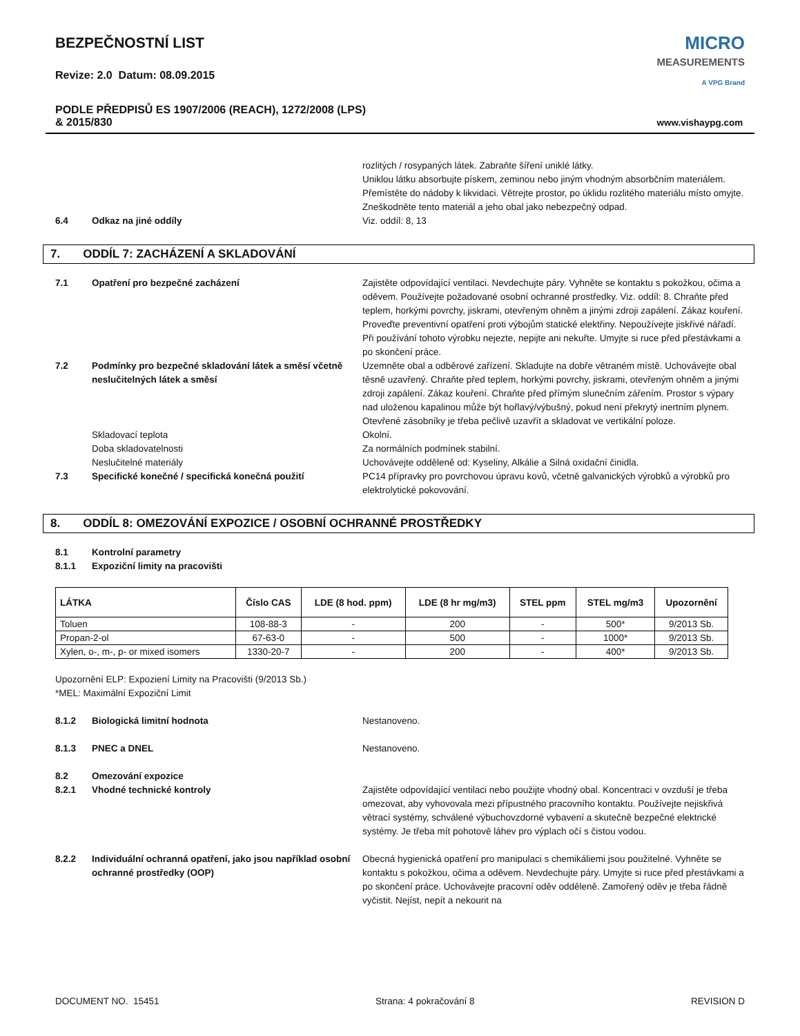BEZPEČNOSTNÍ LIST
Revize: 2.0 Datum: 08.09.2015
PODLE PŘEDPISŮ ES 1907/2006 (REACH), 1272/2008 (LPS)
& 2015/830
MICRO
MEASUREMENTS
A VPG Brand
www.vishaypg.com
rozlitých / rosypaných látek. Zabraňte šíření uniklé látky.
Uniklou látku absorbujte pískem, zeminou nebo jiným vhodným absorbčním materiálem. Přemístěte do nádoby k likvidaci. Větrejte prostor, po úklidu rozlitého materiálu místo omyjte. Zneškodněte tento materiál a jeho obal jako nebezpečný odpad.
6.4
Odkaz na jiné oddíly
Viz. oddíl: 8, 13
7. ODDÍL 7: ZACHÁZENÍ A SKLADOVÁNÍ
7.1
Opatření pro bezpečné zacházení
Zajistěte odpovídající ventilaci. Nevdechujte páry. Vyhněte se kontaktu s pokožkou, očima a oděvem. Používejte požadované osobní ochranné prostředky. Viz. oddíl: 8. Chraňte před teplem, horkými povrchy, jiskrami, otevřeným ohněm a jinými zdroji zapálení. Zákaz kouření. Proveďte preventivní opatření proti výbojům statické elektřiny. Nepoužívejte jiskřivé nářadí. Při používání tohoto výrobku nejezte, nepijte ani nekuřte. Umyjte si ruce před přestávkami a po skončení práce.
7.2
Podmínky pro bezpečné skladování látek a směsí včetně neslučitelných látek a směsí
Uzemněte obal a odběrové zařízení. Skladujte na dobře větraném místě. Uchovávejte obal těsně uzavřený. Chraňte před teplem, horkými povrchy, jiskrami, otevřeným ohněm a jinými zdroji zapálení. Zákaz kouření. Chraňte před přímým slunečním zářením. Prostor s výpary nad uloženou kapalinou může být hořlavý/výbušný, pokud není překrytý inertním plynem. Otevřené zásobníky je třeba pečlivě uzavřít a skladovat ve vertikální poloze.
Skladovací teplota
Okolní.
Doba skladovatelnosti
Za normálních podmínek stabilní.
Neslučitelné materiály
Uchovávejte odděleně od: Kyseliny, Alkálie a Silná oxidační činidla.
7.3
Specifické konečné / specifická konečná použití
PC14 přípravky pro povrchovou úpravu kovů, včetně galvanických výrobků a výrobků pro elektrolytické pokovování.
8. ODDÍL 8: OMEZOVÁNÍ EXPOZICE / OSOBNÍ OCHRANNÉ PROSTŘEDKY
8.1
Kontrolní parametry
8.1.1
Expoziční limity na pracovišti
| LÁTKA | Číslo CAS | LDE (8 hod. ppm) | LDE (8 hr mg/m3) | STEL ppm | STEL mg/m3 | Upozornění |
| --- | --- | --- | --- | --- | --- | --- |
| Toluen | 108-88-3 | - | 200 | - | 500* | 9/2013 Sb. |
| Propan-2-ol | 67-63-0 | - | 500 | - | 1000* | 9/2013 Sb. |
| Xylen, o-, m-, p- or mixed isomers | 1330-20-7 | - | 200 | - | 400* | 9/2013 Sb. |
Upozornění ELP: Expoziení Limity na Pracovišti (9/2013 Sb.)
*MEL: Maximální Expoziční Limit
8.1.2
Biologická limitní hodnota
Nestanoveno.
8.1.3
PNEC a DNEL
Nestanoveno.
8.2
Omezování expozice
8.2.1
Vhodné technické kontroly
Zajistěte odpovídající ventilaci nebo použijte vhodný obal. Koncentraci v ovzduší je třeba omezovat, aby vyhovovala mezi přípustného pracovního kontaktu. Používejte nejiskřivá větrací systémy, schválené výbuchovzdorné vybavení a skutečně bezpečné elektrické systémy. Je třeba mít pohotově láhev pro výplach očí s čistou vodou.
8.2.2
Individuální ochranná opatření, jako jsou například osobní ochranné prostředky (OOP)
Obecná hygienická opatření pro manipulaci s chemikáliemi jsou použitelné. Vyhněte se kontaktu s pokožkou, očima a oděvem. Nevdechujte páry. Umyjte si ruce před přestávkami a po skončení práce. Uchovávejte pracovní oděv odděleně. Zamořený oděv je třeba řádně vyčistit. Nejíst, nepít a nekourit na
DOCUMENT NO. 15451 Strana: 4 pokračování 8 REVISION D